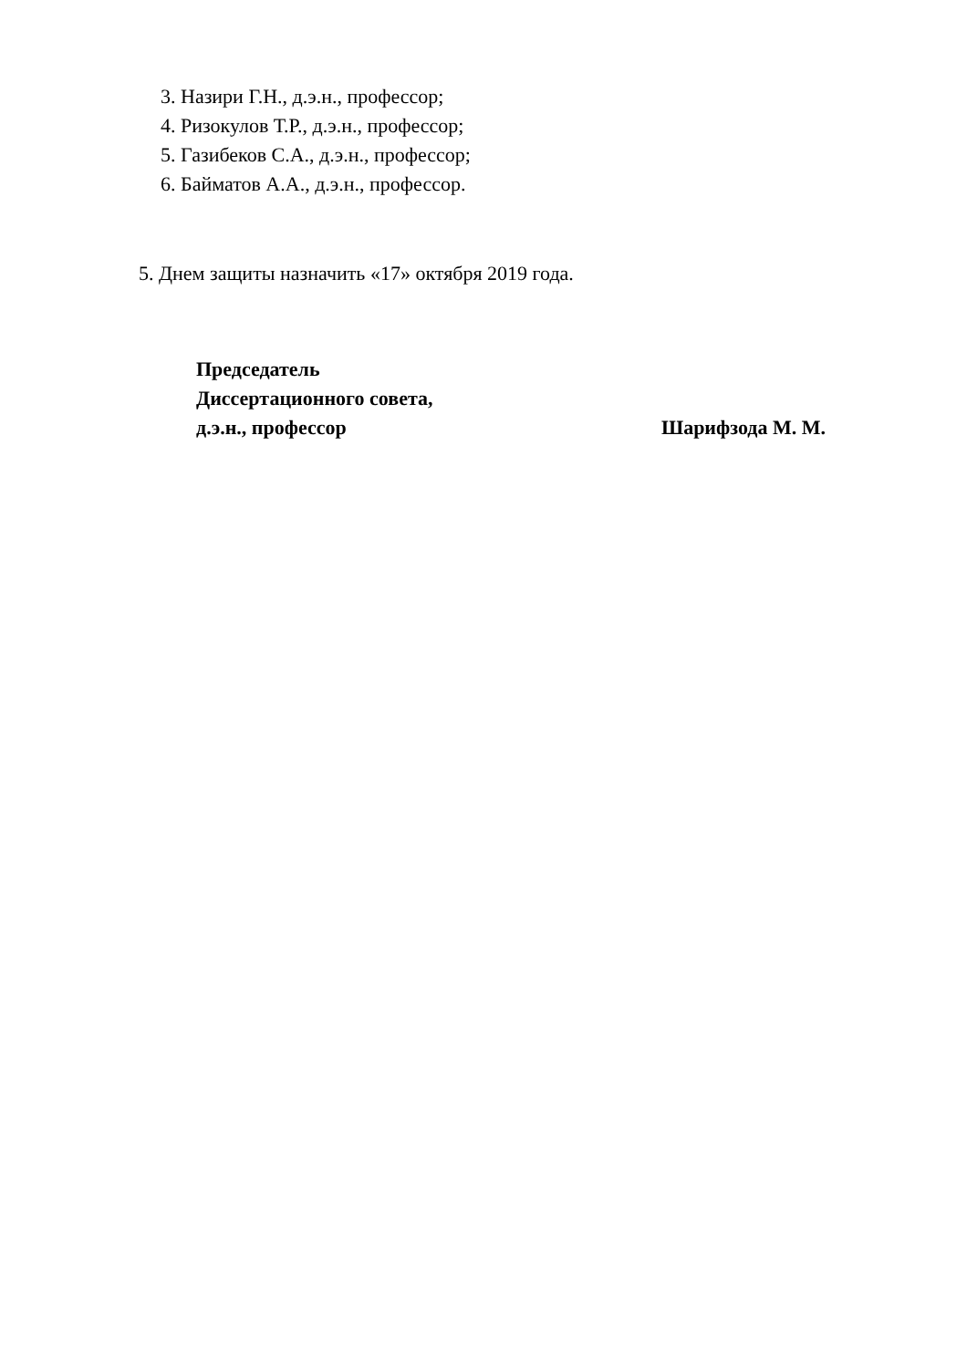3. Назири Г.Н., д.э.н., профессор;
4. Ризокулов Т.Р., д.э.н., профессор;
5. Газибеков С.А., д.э.н., профессор;
6. Байматов А.А., д.э.н., профессор.
5. Днем защиты назначить «17» октября 2019 года.
Председатель
Диссертационного совета,
д.э.н., профессор Шарифзода М. М.